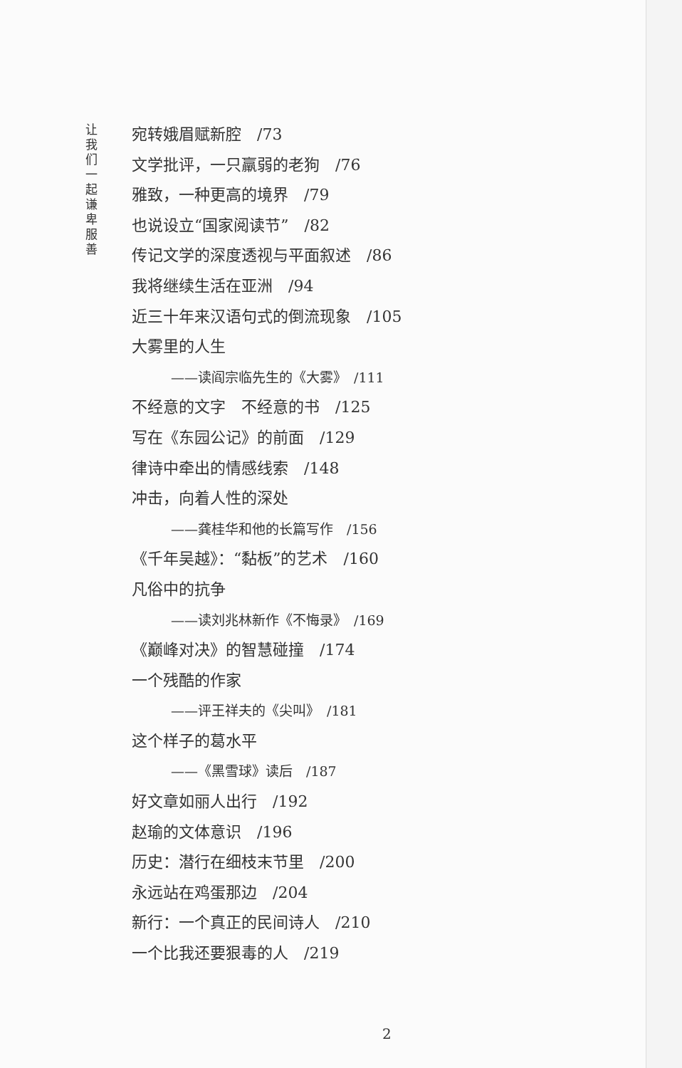让我们一起谦卑服善
宛转娥眉赋新腔　/73
文学批评，一只羸弱的老狗　/76
雅致，一种更高的境界　/79
也说设立“国家阅读节”　/82
传记文学的深度透视与平面叙述　/86
我将继续生活在亚洲　/94
近三十年来汉语句式的倒流现象　/105
大雾里的人生
——读阎宗临先生的《大雾》　/111
不经意的文字　不经意的书　/125
写在《东园公记》的前面　/129
律诗中牵出的情感线索　/148
冲击，向着人性的深处
——龚桂华和他的长篇写作　/156
《千年吴越》：“黏板”的艺术　/160
凡俗中的抗争
——读刘兆林新作《不悔录》　/169
《巅峰对决》的智慧碰撞　/174
一个残酷的作家
——评王祥夫的《尖叫》　/181
这个样子的葛水平
——《黑雪球》读后　/187
好文章如丽人出行　/192
赵瑜的文体意识　/196
历史：潜行在细枝末节里　/200
永远站在鸡蛋那边　/204
新行：一个真正的民间诗人　/210
一个比我还要狠毒的人　/219
2